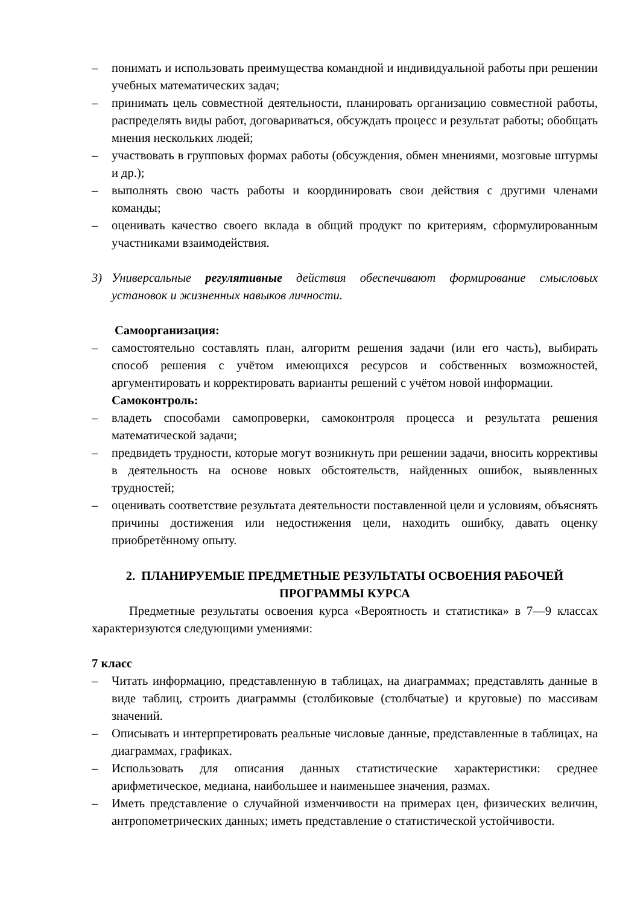– понимать и использовать преимущества командной и индивидуальной работы при решении учебных математических задач;
– принимать цель совместной деятельности, планировать организацию совместной работы, распределять виды работ, договариваться, обсуждать процесс и результат работы; обобщать мнения нескольких людей;
– участвовать в групповых формах работы (обсуждения, обмен мнениями, мозговые штурмы и др.);
– выполнять свою часть работы и координировать свои действия с другими членами команды;
– оценивать качество своего вклада в общий продукт по критериям, сформулированным участниками взаимодействия.
3) Универсальные регулятивные действия обеспечивают формирование смысловых установок и жизненных навыков личности.
Самоорганизация:
– самостоятельно составлять план, алгоритм решения задачи (или его часть), выбирать способ решения с учётом имеющихся ресурсов и собственных возможностей, аргументировать и корректировать варианты решений с учётом новой информации.
Самоконтроль:
– владеть способами самопроверки, самоконтроля процесса и результата решения математической задачи;
– предвидеть трудности, которые могут возникнуть при решении задачи, вносить коррективы в деятельность на основе новых обстоятельств, найденных ошибок, выявленных трудностей;
– оценивать соответствие результата деятельности поставленной цели и условиям, объяснять причины достижения или недостижения цели, находить ошибку, давать оценку приобретённому опыту.
2. ПЛАНИРУЕМЫЕ ПРЕДМЕТНЫЕ РЕЗУЛЬТАТЫ ОСВОЕНИЯ РАБОЧЕЙ
ПРОГРАММЫ КУРСА
Предметные результаты освоения курса «Вероятность и статистика» в 7—9 классах характеризуются следующими умениями:
7 класс
– Читать информацию, представленную в таблицах, на диаграммах; представлять данные в виде таблиц, строить диаграммы (столбиковые (столбчатые) и круговые) по массивам значений.
– Описывать и интерпретировать реальные числовые данные, представленные в таблицах, на диаграммах, графиках.
– Использовать для описания данных статистические характеристики: среднее арифметическое, медиана, наибольшее и наименьшее значения, размах.
– Иметь представление о случайной изменчивости на примерах цен, физических величин, антропометрических данных; иметь представление о статистической устойчивости.